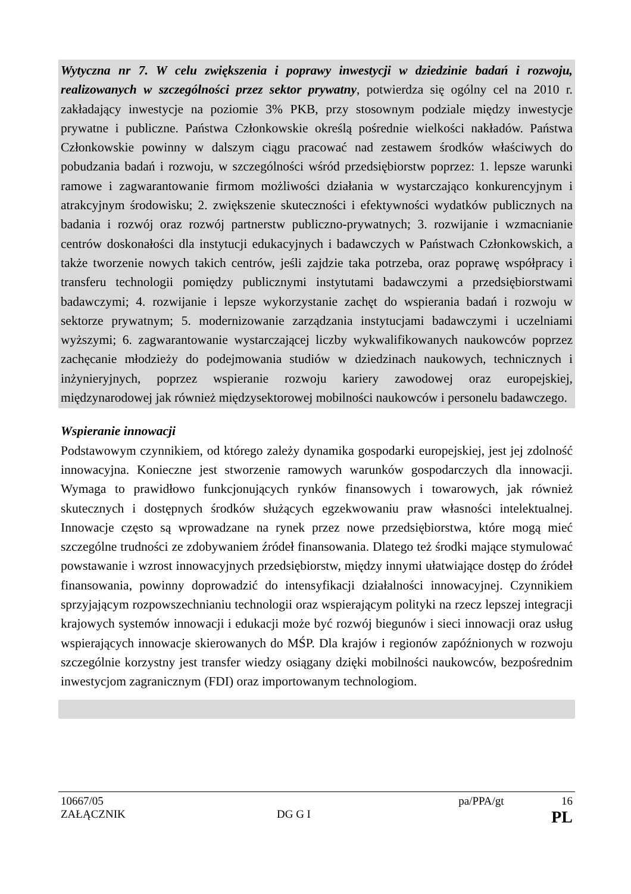Wytyczna nr 7. W celu zwiększenia i poprawy inwestycji w dziedzinie badań i rozwoju, realizowanych w szczególności przez sektor prywatny, potwierdza się ogólny cel na 2010 r. zakładający inwestycje na poziomie 3% PKB, przy stosownym podziale między inwestycje prywatne i publiczne. Państwa Członkowskie określą pośrednie wielkości nakładów. Państwa Członkowskie powinny w dalszym ciągu pracować nad zestawem środków właściwych do pobudzania badań i rozwoju, w szczególności wśród przedsiębiorstw poprzez: 1. lepsze warunki ramowe i zagwarantowanie firmom możliwości działania w wystarczająco konkurencyjnym i atrakcyjnym środowisku; 2. zwiększenie skuteczności i efektywności wydatków publicznych na badania i rozwój oraz rozwój partnerstw publiczno-prywatnych; 3. rozwijanie i wzmacnianie centrów doskonałości dla instytucji edukacyjnych i badawczych w Państwach Członkowskich, a także tworzenie nowych takich centrów, jeśli zajdzie taka potrzeba, oraz poprawę współpracy i transferu technologii pomiędzy publicznymi instytutami badawczymi a przedsiębiorstwami badawczymi; 4. rozwijanie i lepsze wykorzystanie zachęt do wspierania badań i rozwoju w sektorze prywatnym; 5. modernizowanie zarządzania instytucjami badawczymi i uczelniami wyższymi; 6. zagwarantowanie wystarczającej liczby wykwalifikowanych naukowców poprzez zachęcanie młodzieży do podejmowania studiów w dziedzinach naukowych, technicznych i inżynieryjnych, poprzez wspieranie rozwoju kariery zawodowej oraz europejskiej, międzynarodowej jak również międzysektorowej mobilności naukowców i personelu badawczego.
Wspieranie innowacji
Podstawowym czynnikiem, od którego zależy dynamika gospodarki europejskiej, jest jej zdolność innowacyjna. Konieczne jest stworzenie ramowych warunków gospodarczych dla innowacji. Wymaga to prawidłowo funkcjonujących rynków finansowych i towarowych, jak również skutecznych i dostępnych środków służących egzekwowaniu praw własności intelektualnej. Innowacje często są wprowadzane na rynek przez nowe przedsiębiorstwa, które mogą mieć szczególne trudności ze zdobywaniem źródeł finansowania. Dlatego też środki mające stymulować powstawanie i wzrost innowacyjnych przedsiębiorstw, między innymi ułatwiające dostęp do źródeł finansowania, powinny doprowadzić do intensyfikacji działalności innowacyjnej. Czynnikiem sprzyjającym rozpowszechnianiu technologii oraz wspierającym polityki na rzecz lepszej integracji krajowych systemów innowacji i edukacji może być rozwój biegunów i sieci innowacji oraz usług wspierających innowacje skierowanych do MŚP. Dla krajów i regionów zapóźnionych w rozwoju szczególnie korzystny jest transfer wiedzy osiągany dzięki mobilności naukowców, bezpośrednim inwestycjom zagranicznym (FDI) oraz importowanym technologiom.
10667/05 pa/PPA/gt 16
ZAŁĄCZNIK DG G I PL